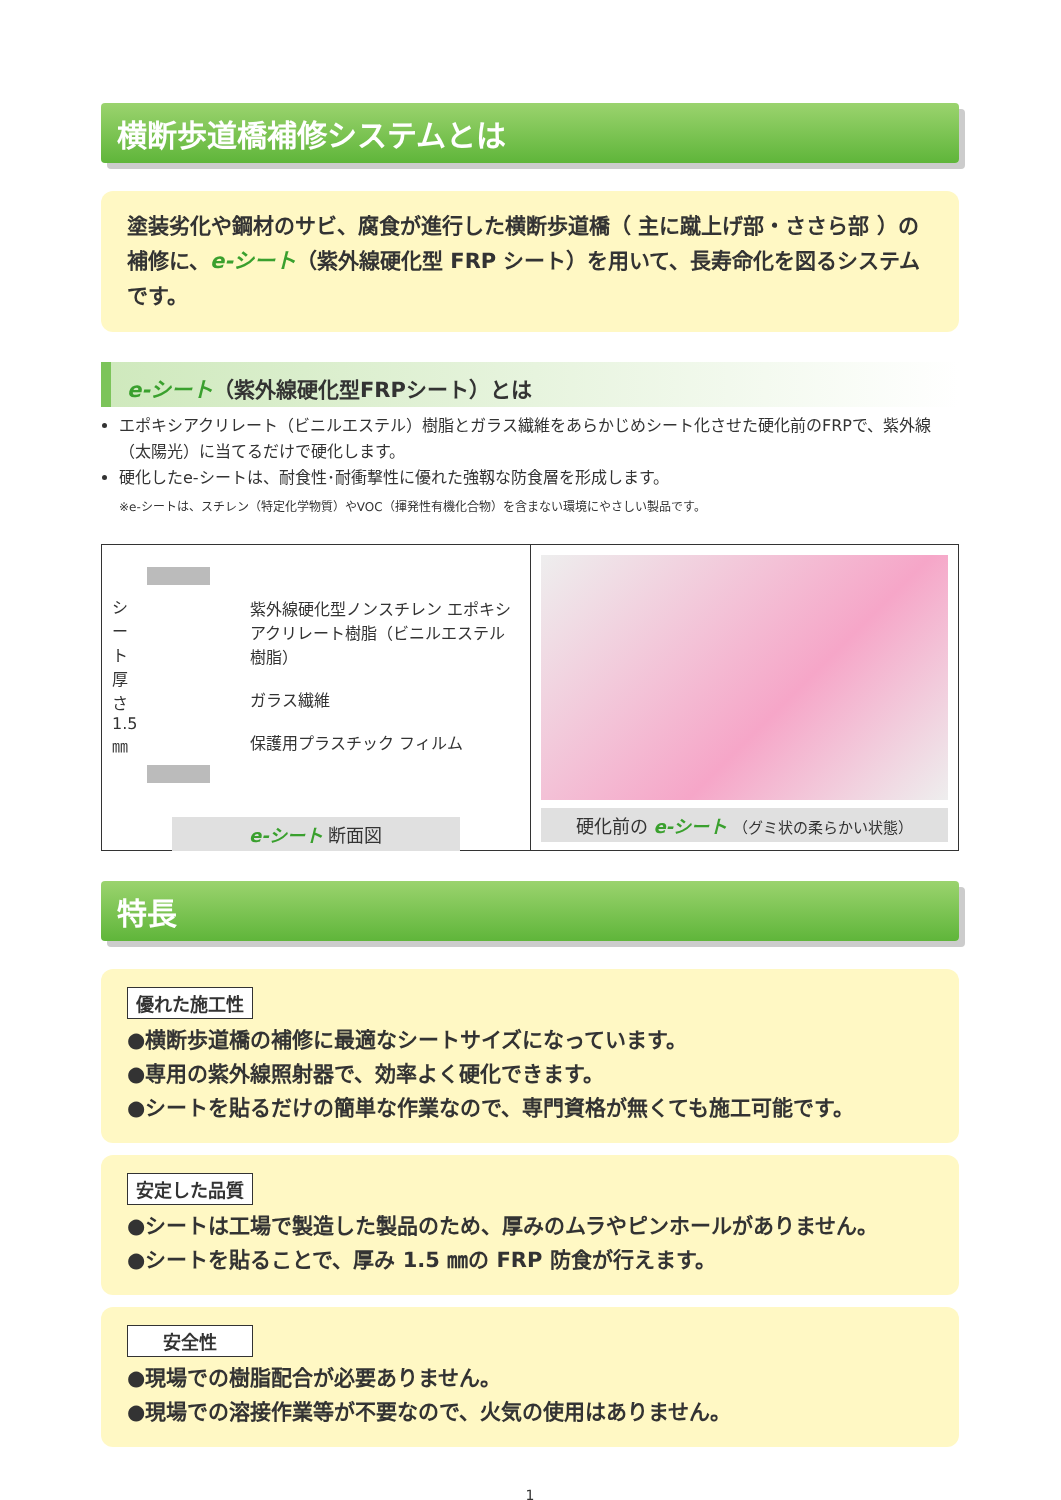横断歩道橋補修システムとは
塗装劣化や鋼材のサビ、腐食が進行した横断歩道橋（ 主に蹴上げ部・ささら部 ）の補修に、e-シート（紫外線硬化型 FRP シート）を用いて、長寿命化を図るシステムです。
e-シート（紫外線硬化型FRPシート）とは
エポキシアクリレート（ビニルエステル）樹脂とガラス繊維をあらかじめシート化させた硬化前のFRPで、紫外線（太陽光）に当てるだけで硬化します。
硬化したe-シートは、耐食性･耐衝撃性に優れた強靱な防食層を形成します。
※e-シートは、スチレン（特定化学物質）やVOC（揮発性有機化合物）を含まない環境にやさしい製品です。
シート 厚さ 1.5㎜
紫外線硬化型ノンスチレン エポキシアクリレート樹脂（ビニルエステル樹脂）
ガラス繊維
保護用プラスチック フィルム
e-シート 断面図
硬化前の e-シート （グミ状の柔らかい状態）
特長
優れた施工性
●横断歩道橋の補修に最適なシートサイズになっています。
●専用の紫外線照射器で、効率よく硬化できます。
●シートを貼るだけの簡単な作業なので、専門資格が無くても施工可能です。
安定した品質
●シートは工場で製造した製品のため、厚みのムラやピンホールがありません。
●シートを貼ることで、厚み 1.5 ㎜の FRP 防食が行えます。
安全性
●現場での樹脂配合が必要ありません。
●現場での溶接作業等が不要なので、火気の使用はありません。
1